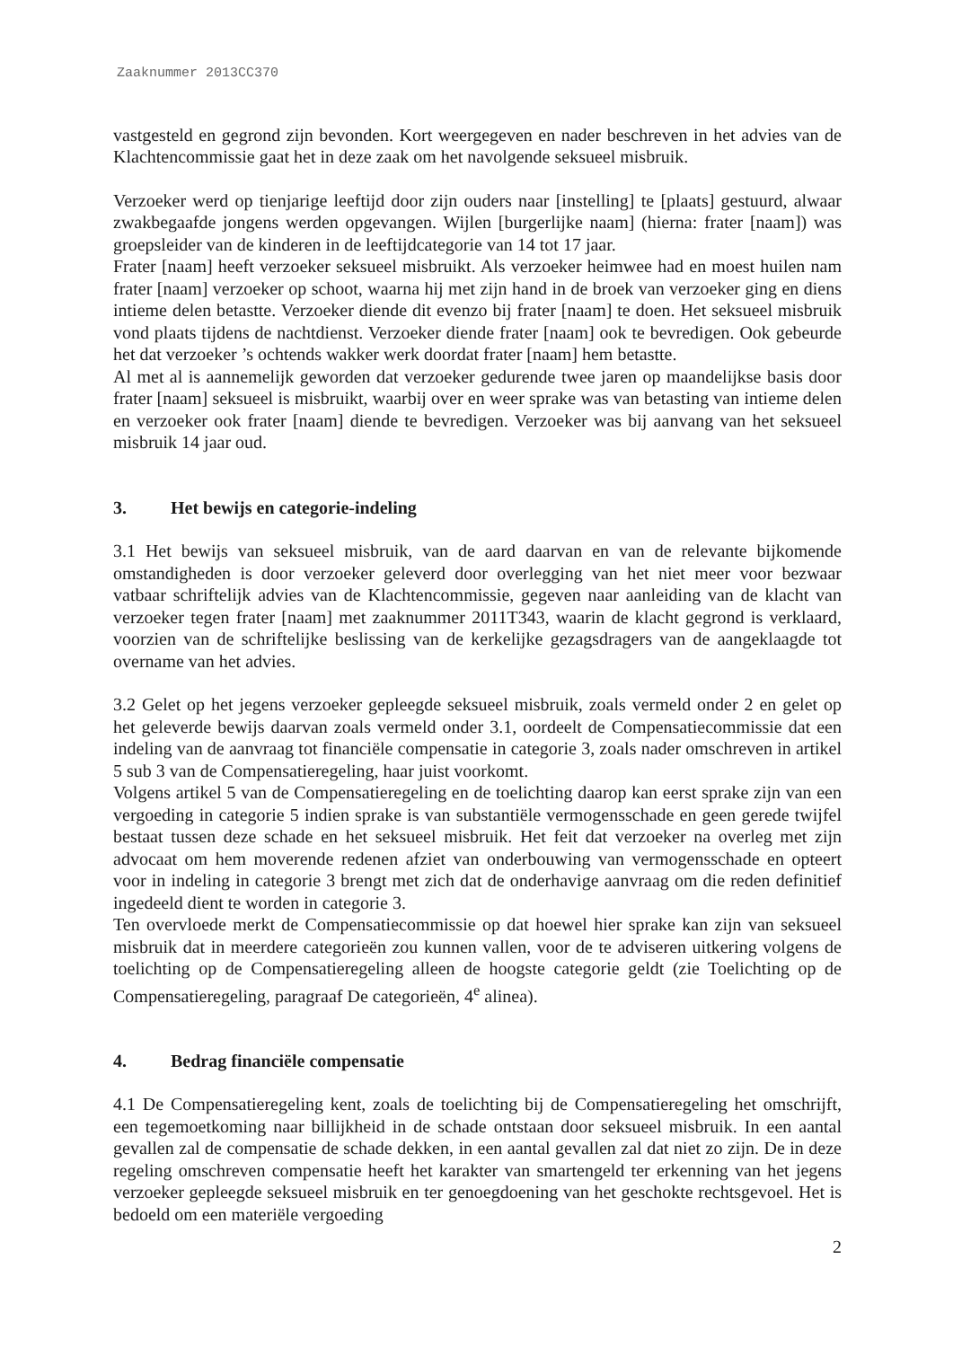Zaaknummer 2013CC370
vastgesteld en gegrond zijn bevonden. Kort weergegeven en nader beschreven in het advies van de Klachtencommissie gaat het in deze zaak om het navolgende seksueel misbruik.
Verzoeker werd op tienjarige leeftijd door zijn ouders naar [instelling] te [plaats] gestuurd, alwaar zwakbegaafde jongens werden opgevangen. Wijlen [burgerlijke naam] (hierna: frater [naam]) was groepsleider van de kinderen in de leeftijdcategorie van 14 tot 17 jaar.
Frater [naam] heeft verzoeker seksueel misbruikt. Als verzoeker heimwee had en moest huilen nam frater [naam] verzoeker op schoot, waarna hij met zijn hand in de broek van verzoeker ging en diens intieme delen betastte. Verzoeker diende dit evenzo bij frater [naam] te doen. Het seksueel misbruik vond plaats tijdens de nachtdienst. Verzoeker diende frater [naam] ook te bevredigen. Ook gebeurde het dat verzoeker ’s ochtends wakker werk doordat frater [naam] hem betastte.
Al met al is aannemelijk geworden dat verzoeker gedurende twee jaren op maandelijkse basis door frater [naam] seksueel is misbruikt, waarbij over en weer sprake was van betasting van intieme delen en verzoeker ook frater [naam] diende te bevredigen. Verzoeker was bij aanvang van het seksueel misbruik 14 jaar oud.
3. Het bewijs en categorie-indeling
3.1 Het bewijs van seksueel misbruik, van de aard daarvan en van de relevante bijkomende omstandigheden is door verzoeker geleverd door overlegging van het niet meer voor bezwaar vatbaar schriftelijk advies van de Klachtencommissie, gegeven naar aanleiding van de klacht van verzoeker tegen frater [naam] met zaaknummer 2011T343, waarin de klacht gegrond is verklaard, voorzien van de schriftelijke beslissing van de kerkelijke gezagsdragers van de aangeklaagde tot overname van het advies.
3.2 Gelet op het jegens verzoeker gepleegde seksueel misbruik, zoals vermeld onder 2 en gelet op het geleverde bewijs daarvan zoals vermeld onder 3.1, oordeelt de Compensatiecommissie dat een indeling van de aanvraag tot financiële compensatie in categorie 3, zoals nader omschreven in artikel 5 sub 3 van de Compensatieregeling, haar juist voorkomt.
Volgens artikel 5 van de Compensatieregeling en de toelichting daarop kan eerst sprake zijn van een vergoeding in categorie 5 indien sprake is van substantiële vermogensschade en geen gerede twijfel bestaat tussen deze schade en het seksueel misbruik. Het feit dat verzoeker na overleg met zijn advocaat om hem moverende redenen afziet van onderbouwing van vermogensschade en opteert voor in indeling in categorie 3 brengt met zich dat de onderhavige aanvraag om die reden definitief ingedeeld dient te worden in categorie 3.
Ten overvloede merkt de Compensatiecommissie op dat hoewel hier sprake kan zijn van seksueel misbruik dat in meerdere categorieën zou kunnen vallen, voor de te adviseren uitkering volgens de toelichting op de Compensatieregeling alleen de hoogste categorie geldt (zie Toelichting op de Compensatieregeling, paragraaf De categorieën, 4<sup>e</sup> alinea).
4. Bedrag financiële compensatie
4.1 De Compensatieregeling kent, zoals de toelichting bij de Compensatieregeling het omschrijft, een tegemoetkoming naar billijkheid in de schade ontstaan door seksueel misbruik. In een aantal gevallen zal de compensatie de schade dekken, in een aantal gevallen zal dat niet zo zijn. De in deze regeling omschreven compensatie heeft het karakter van smartengeld ter erkenning van het jegens verzoeker gepleegde seksueel misbruik en ter genoegdoening van het geschokte rechtsgevoel. Het is bedoeld om een materiële vergoeding
2